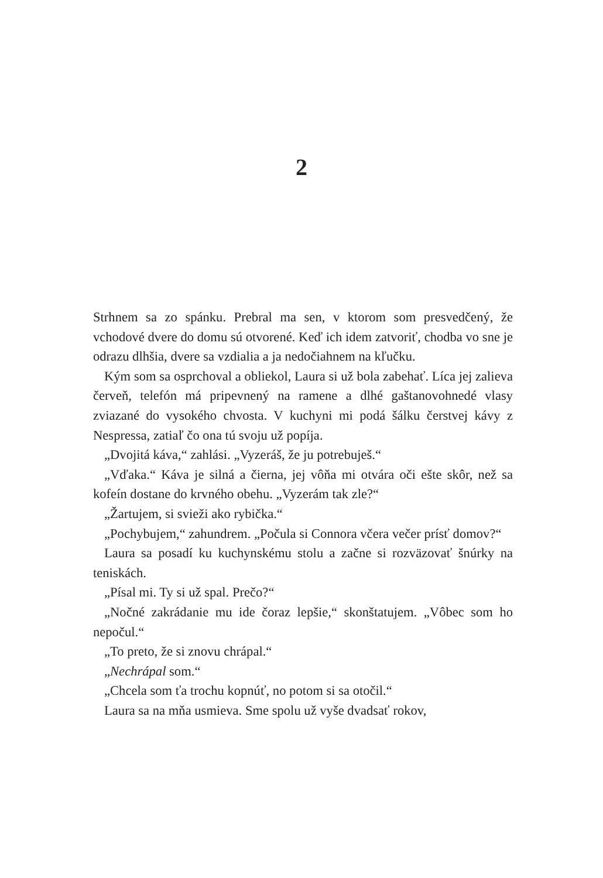2
Strhnem sa zo spánku. Prebral ma sen, v ktorom som presvedčený, že vchodové dvere do domu sú otvorené. Keď ich idem zatvoriť, chodba vo sne je odrazu dlhšia, dvere sa vzdialia a ja nedočiahnem na kľučku.
Kým som sa osprchoval a obliekol, Laura si už bola zabehať. Líca jej zalieva červeň, telefón má pripevnený na ramene a dlhé gaštanovohnedé vlasy zviazané do vysokého chvosta. V kuchyni mi podá šálku čerstvej kávy z Nespressa, zatiaľ čo ona tú svoju už popíja.
„Dvojitá káva,“ zahlási. „Vyzeráš, že ju potrebuješ.“
„Vďaka.“ Káva je silná a čierna, jej vôňa mi otvára oči ešte skôr, než sa kofeín dostane do krvného obehu. „Vyzerám tak zle?“
„Žartujem, si svieži ako rybička.“
„Pochybujem,“ zahundrem. „Počula si Connora včera večer prísť domov?“
Laura sa posadí ku kuchynskému stolu a začne si rozväzovať šnúrky na teniskách.
„Písal mi. Ty si už spal. Prečo?“
„Nočné zakrádanie mu ide čoraz lepšie,“ skonštatujem. „Vôbec som ho nepočul.“
„To preto, že si znovu chrápal.“
„Nechrápal som.“
„Chcela som ťa trochu kopnúť, no potom si sa otočil.“
Laura sa na mňa usmieva. Sme spolu už vyše dvadsať rokov,